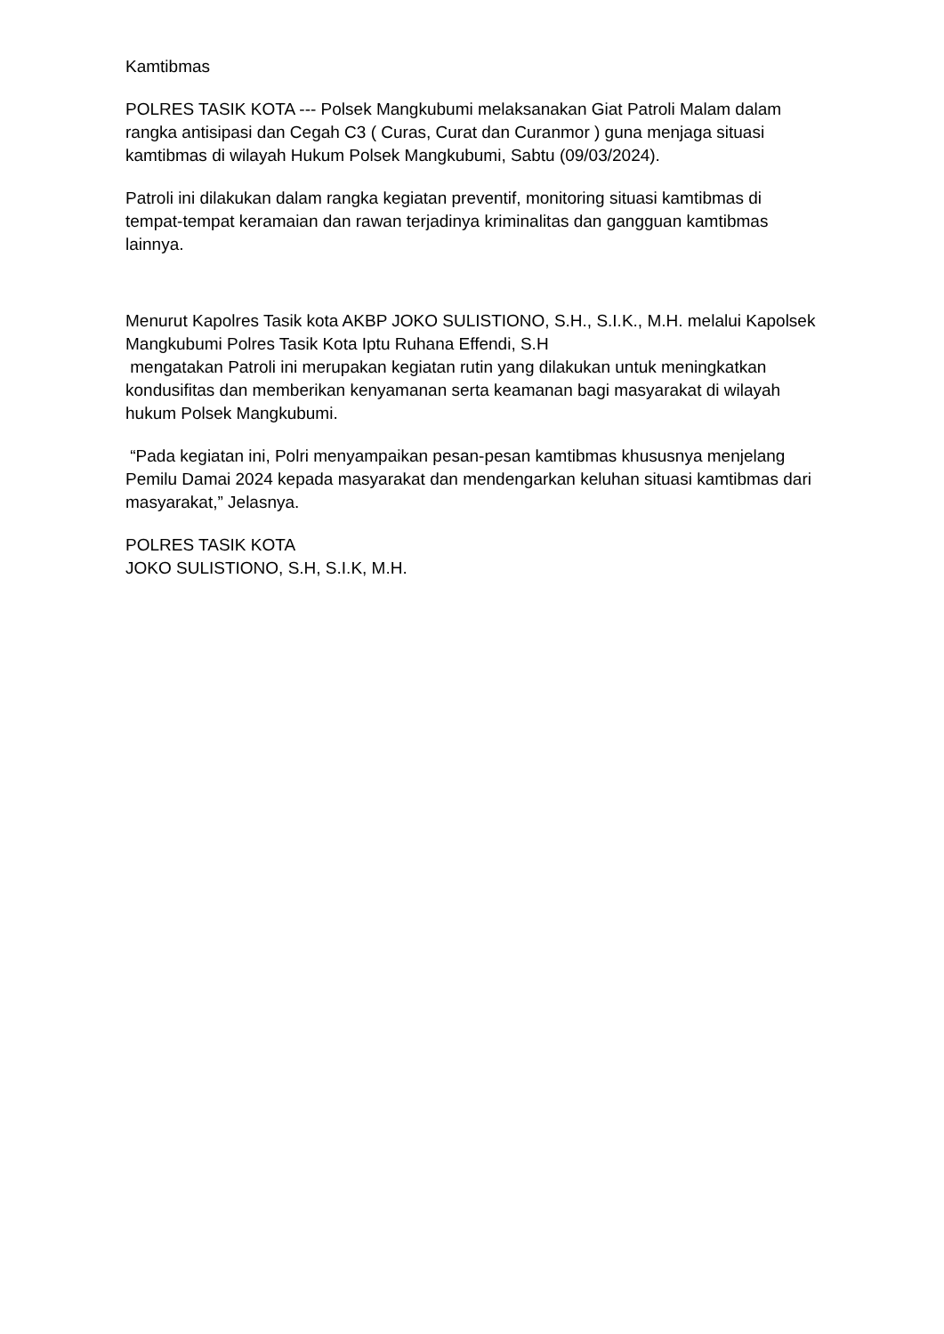Kamtibmas
POLRES TASIK KOTA --- Polsek Mangkubumi melaksanakan Giat Patroli Malam dalam rangka antisipasi dan Cegah C3 ( Curas, Curat dan Curanmor ) guna menjaga situasi kamtibmas di wilayah Hukum Polsek Mangkubumi, Sabtu (09/03/2024).
Patroli ini dilakukan dalam rangka kegiatan preventif, monitoring situasi kamtibmas di tempat-tempat keramaian dan rawan terjadinya kriminalitas dan gangguan kamtibmas lainnya.
Menurut Kapolres Tasik kota AKBP JOKO SULISTIONO, S.H., S.I.K., M.H. melalui Kapolsek Mangkubumi Polres Tasik Kota Iptu Ruhana Effendi, S.H
mengatakan Patroli ini merupakan kegiatan rutin yang dilakukan untuk meningkatkan kondusifitas dan memberikan kenyamanan serta keamanan bagi masyarakat di wilayah hukum Polsek Mangkubumi.
“Pada kegiatan ini, Polri menyampaikan pesan-pesan kamtibmas khususnya menjelang Pemilu Damai 2024 kepada masyarakat dan mendengarkan keluhan situasi kamtibmas dari masyarakat,” Jelasnya.
POLRES TASIK KOTA
JOKO SULISTIONO, S.H, S.I.K, M.H.